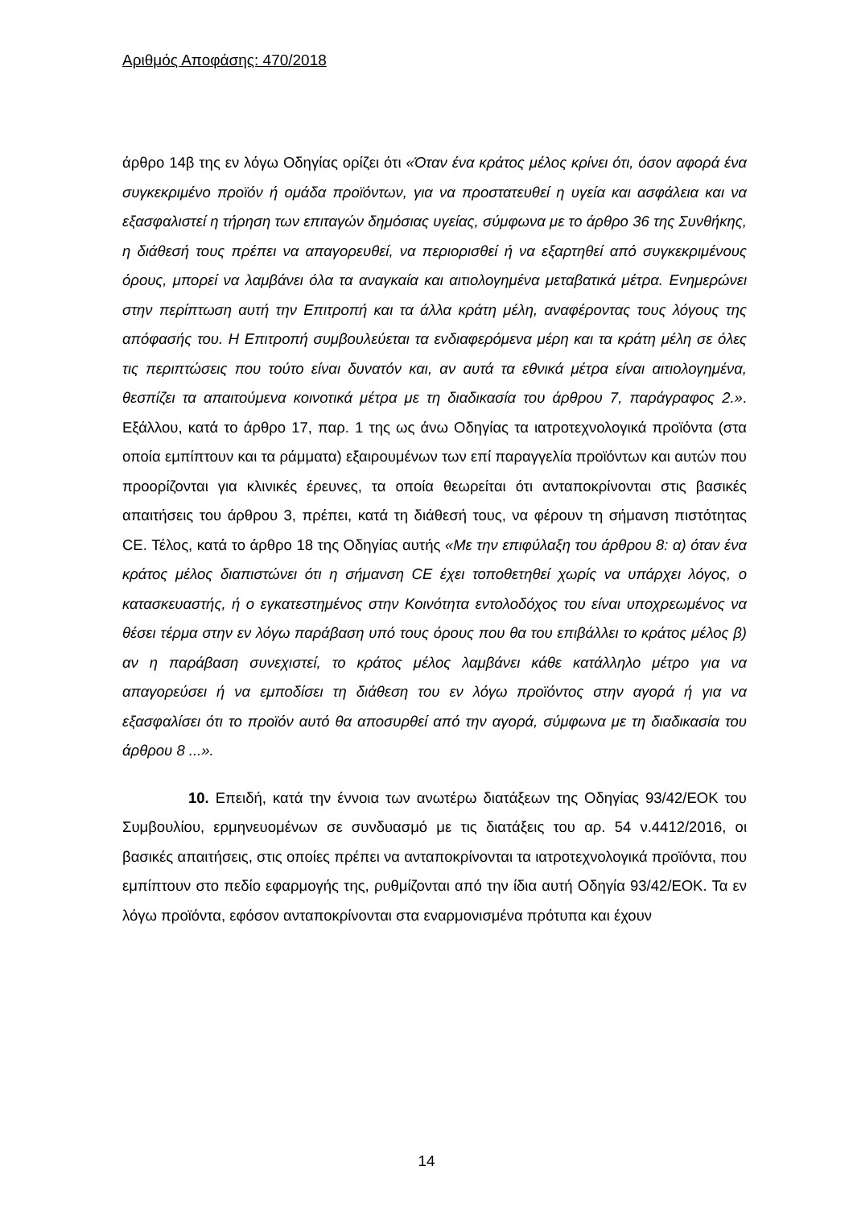Αριθμός Αποφάσης: 470/2018
άρθρο 14β της εν λόγω Οδηγίας ορίζει ότι «Όταν ένα κράτος μέλος κρίνει ότι, όσον αφορά ένα συγκεκριμένο προϊόν ή ομάδα προϊόντων, για να προστατευθεί η υγεία και ασφάλεια και να εξασφαλιστεί η τήρηση των επιταγών δημόσιας υγείας, σύμφωνα με το άρθρο 36 της Συνθήκης, η διάθεσή τους πρέπει να απαγορευθεί, να περιορισθεί ή να εξαρτηθεί από συγκεκριμένους όρους, μπορεί να λαμβάνει όλα τα αναγκαία και αιτιολογημένα μεταβατικά μέτρα. Ενημερώνει στην περίπτωση αυτή την Επιτροπή και τα άλλα κράτη μέλη, αναφέροντας τους λόγους της απόφασής του. Η Επιτροπή συμβουλεύεται τα ενδιαφερόμενα μέρη και τα κράτη μέλη σε όλες τις περιπτώσεις που τούτο είναι δυνατόν και, αν αυτά τα εθνικά μέτρα είναι αιτιολογημένα, θεσπίζει τα απαιτούμενα κοινοτικά μέτρα με τη διαδικασία του άρθρου 7, παράγραφος 2.». Εξάλλου, κατά το άρθρο 17, παρ. 1 της ως άνω Οδηγίας τα ιατροτεχνολογικά προϊόντα (στα οποία εμπίπτουν και τα ράμματα) εξαιρουμένων των επί παραγγελία προϊόντων και αυτών που προορίζονται για κλινικές έρευνες, τα οποία θεωρείται ότι ανταποκρίνονται στις βασικές απαιτήσεις του άρθρου 3, πρέπει, κατά τη διάθεσή τους, να φέρουν τη σήμανση πιστότητας CE. Τέλος, κατά το άρθρο 18 της Οδηγίας αυτής «Με την επιφύλαξη του άρθρου 8: α) όταν ένα κράτος μέλος διαπιστώνει ότι η σήμανση CE έχει τοποθετηθεί χωρίς να υπάρχει λόγος, ο κατασκευαστής, ή ο εγκατεστημένος στην Κοινότητα εντολοδόχος του είναι υποχρεωμένος να θέσει τέρμα στην εν λόγω παράβαση υπό τους όρους που θα του επιβάλλει το κράτος μέλος β) αν η παράβαση συνεχιστεί, το κράτος μέλος λαμβάνει κάθε κατάλληλο μέτρο για να απαγορεύσει ή να εμποδίσει τη διάθεση του εν λόγω προϊόντος στην αγορά ή για να εξασφαλίσει ότι το προϊόν αυτό θα αποσυρθεί από την αγορά, σύμφωνα με τη διαδικασία του άρθρου 8 ...».
10. Επειδή, κατά την έννοια των ανωτέρω διατάξεων της Οδηγίας 93/42/ΕΟΚ του Συμβουλίου, ερμηνευομένων σε συνδυασμό με τις διατάξεις του αρ. 54 ν.4412/2016, οι βασικές απαιτήσεις, στις οποίες πρέπει να ανταποκρίνονται τα ιατροτεχνολογικά προϊόντα, που εμπίπτουν στο πεδίο εφαρμογής της, ρυθμίζονται από την ίδια αυτή Οδηγία 93/42/ΕΟΚ. Τα εν λόγω προϊόντα, εφόσον ανταποκρίνονται στα εναρμονισμένα πρότυπα και έχουν
14